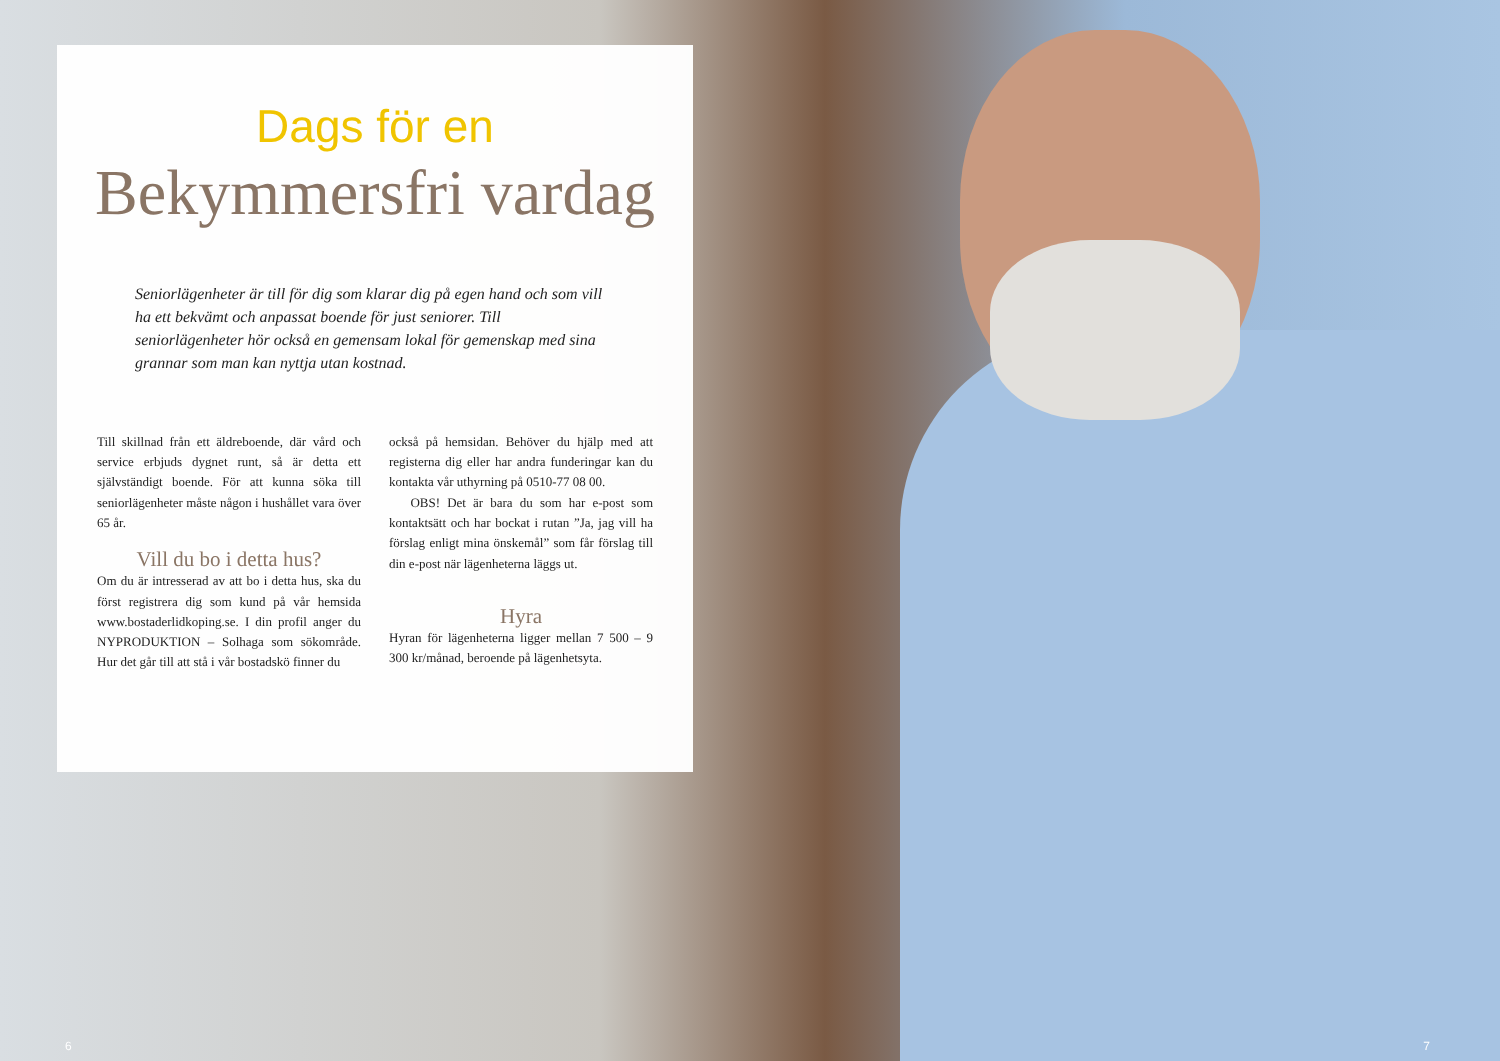Dags för en
Bekymmersfri vardag
Seniorlägenheter är till för dig som klarar dig på egen hand och som vill ha ett bekvämt och anpassat boende för just seniorer. Till seniorlägenheter hör också en gemensam lokal för gemenskap med sina grannar som man kan nyttja utan kostnad.
Till skillnad från ett äldreboende, där vård och service erbjuds dygnet runt, så är detta ett självständigt boende. För att kunna söka till seniorlägenheter måste någon i hushållet vara över 65 år.
Vill du bo i detta hus?
Om du är intresserad av att bo i detta hus, ska du först registrera dig som kund på vår hemsida www.bostaderlidkoping.se. I din profil anger du NYPRODUKTION – Solhaga som sökområde. Hur det går till att stå i vår bostadskö finner du
också på hemsidan. Behöver du hjälp med att registerna dig eller har andra funderingar kan du kontakta vår uthyrning på 0510-77 08 00.
OBS! Det är bara du som har e-post som kontaktsätt och har bockat i rutan ”Ja, jag vill ha förslag enligt mina önskemål” som får förslag till din e-post när lägenheterna läggs ut.
Hyra
Hyran för lägenheterna ligger mellan 7 500 – 9 300 kr/månad, beroende på lägenhetsyta.
6 7